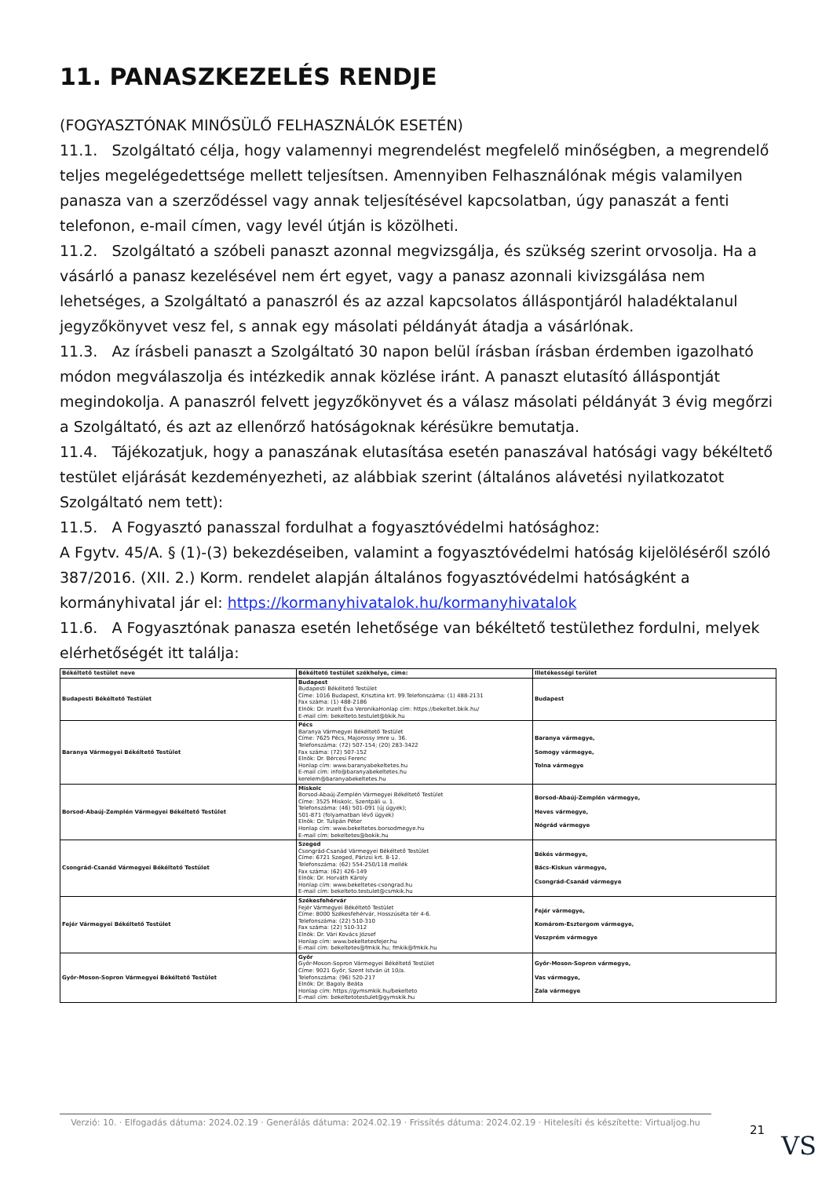11. PANASZKEZELÉS RENDJE
(FOGYASZTÓNAK MINŐSÜLŐ FELHASZNÁLÓK ESETÉN)
11.1. Szolgáltató célja, hogy valamennyi megrendelést megfelelő minőségben, a megrendelő teljes megelégedettsége mellett teljesítsen. Amennyiben Felhasználónak mégis valamilyen panasza van a szerződéssel vagy annak teljesítésével kapcsolatban, úgy panaszát a fenti telefonon, e-mail címen, vagy levél útján is közölheti.
11.2. Szolgáltató a szóbeli panaszt azonnal megvizsgálja, és szükség szerint orvosolja. Ha a vásárló a panasz kezelésével nem ért egyet, vagy a panasz azonnali kivizsgálása nem lehetséges, a Szolgáltató a panaszról és az azzal kapcsolatos álláspontjáról haladéktalanul jegyzőkönyvet vesz fel, s annak egy másolati példányát átadja a vásárlónak.
11.3. Az írásbeli panaszt a Szolgáltató 30 napon belül írásban írásban érdemben igazolható módon megválaszolja és intézkedik annak közlése iránt. A panaszt elutasító álláspontját megindokolja. A panaszról felvett jegyzőkönyvet és a válasz másolati példányát 3 évig megőrzi a Szolgáltató, és azt az ellenőrző hatóságoknak kérésükre bemutatja.
11.4. Tájékozatjuk, hogy a panaszának elutasítása esetén panaszával hatósági vagy békéltető testület eljárását kezdeményezheti, az alábbiak szerint (általános alávetési nyilatkozatot Szolgáltató nem tett):
11.5. A Fogyasztó panasszal fordulhat a fogyasztóvédelmi hatósághoz:
A Fgytv. 45/A. § (1)-(3) bekezdéseiben, valamint a fogyasztóvédelmi hatóság kijelöléséről szóló 387/2016. (XII. 2.) Korm. rendelet alapján általános fogyasztóvédelmi hatóságként a kormányhivatal jár el: https://kormanyhivatalok.hu/kormanyhivatalok
11.6. A Fogyasztónak panasza esetén lehetősége van békéltető testülethez fordulni, melyek elérhetőségét itt találja:
| Békéltető testület neve | Békéltető testület székhelye, címe: | Illetékességi terület |
| --- | --- | --- |
| Budapesti Békéltető Testület | Budapest Budapesti Békéltető Testület Címe: 1016 Budapest, Krisztina krt. 99.Telefonszáma: (1) 488-2131 Fax száma: (1) 488-2186 Elnök: Dr. Inzelt Éva VeronikaHonlap cím: https://bekeltet.bkik.hu/ E-mail cím: bekelteto.testulet@bkik.hu | Budapest |
| Baranya Vármegyei Békéltető Testület | Pécs Baranya Vármegyei Békéltető Testület Címe: 7625 Pécs, Majorossy Imre u. 36. Telefonszáma: (72) 507-154; (20) 283-3422 Fax száma: (72) 507-152 Elnök: Dr. Bércesi Ferenc Honlap cím: www.baranyabekeltetes.hu E-mail cím: info@baranyabekeltetes.hu kerelem@baranyabekeltetes.hu | Baranya vármegye, Somogy vármegye, Tolna vármegye |
| Borsod-Abaúj-Zemplén Vármegyei Békéltető Testület | Miskolc Borsod-Abaúj-Zemplén Vármegyei Békéltető Testület Címe: 3525 Miskolc, Szentpáli u. 1. Telefonszáma: (46) 501-091 (új ügyek); 501-871 (folyamatban lévő ügyek) Elnök: Dr. Tulipán Péter Honlap cím: www.bekeltetes.borsodmegye.hu E-mail cím: bekeltetes@bokik.hu | Borsod-Abaúj-Zemplén vármegye, Heves vármegye, Nógrád vármegye |
| Csongrád-Csanád Vármegyei Békéltető Testület | Szeged Csongrád-Csanád Vármegyei Békéltető Testület Címe: 6721 Szeged, Párizsi krt. 8-12. Telefonszáma: (62) 554-250/118 mellék Fax száma: (62) 426-149 Elnök: Dr. Horváth Károly Honlap cím: www.bekeltetes-csongrad.hu E-mail cím: bekelteto.testulet@csmkik.hu | Békés vármegye, Bács-Kiskun vármegye, Csongrád-Csanád vármegye |
| Fejér Vármegyei Békéltető Testület | Székesfehérvár Fejér Vármegyei Békéltető Testület Címe: 8000 Székesfehérvár, Hosszúséta tér 4-6. Telefonszáma: (22) 510-310 Fax száma: (22) 510-312 Elnök: Dr. Vári Kovács József Honlap cím: www.bekeltetesfejer.hu E-mail cím: bekeltetes@fmkik.hu; fmkik@fmkik.hu | Fejér vármegye, Komárom-Esztergom vármegye, Veszprém vármegye |
| Győr-Moson-Sopron Vármegyei Békéltető Testület | Győr Győr-Moson-Sopron Vármegyei Békéltető Testület Címe: 9021 Győr, Szent István út 10/a. Telefonszáma: (96) 520-217 Elnök: Dr. Bagoly Beáta Honlap cím: https://gymsmkik.hu/bekelteto E-mail cím: bekeltetotestulet@gymskik.hu | Győr-Moson-Sopron vármegye, Vas vármegye, Zala vármegye |
Verzió: 10. · Elfogadás dátuma: 2024.02.19 · Generálás dátuma: 2024.02.19 · Frissítés dátuma: 2024.02.19 · Hitelesíti és készítette: Virtualjog.hu
21
VS